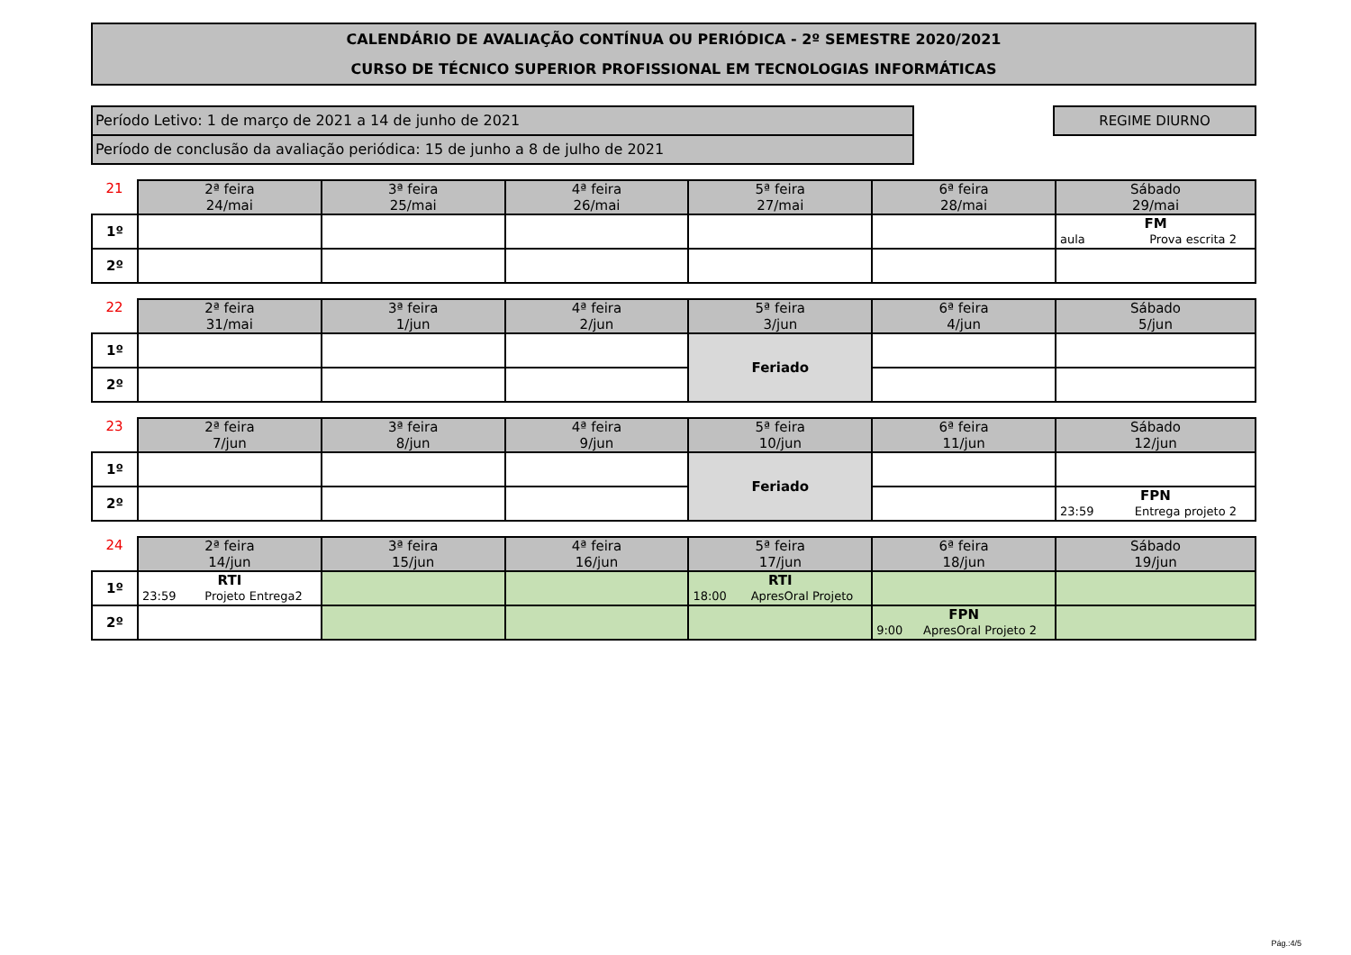CALENDÁRIO DE AVALIAÇÃO CONTÍNUA OU PERIÓDICA - 2º SEMESTRE 2020/2021
CURSO DE TÉCNICO SUPERIOR PROFISSIONAL EM TECNOLOGIAS INFORMÁTICAS
Período Letivo: 1 de março de 2021 a 14 de junho de 2021
Período de conclusão da avaliação periódica: 15 de junho a 8 de julho de 2021
REGIME DIURNO
| 21 | 2ª feira 24/mai | 3ª feira 25/mai | 4ª feira 26/mai | 5ª feira 27/mai | 6ª feira 28/mai | Sábado 29/mai |
| --- | --- | --- | --- | --- | --- | --- |
| 1º | | | | | | FM aula Prova escrita 2 |
| 2º | | | | | | |
| 22 | 2ª feira 31/mai | 3ª feira 1/jun | 4ª feira 2/jun | 5ª feira 3/jun | 6ª feira 4/jun | Sábado 5/jun |
| --- | --- | --- | --- | --- | --- | --- |
| 1º | | | | Feriado | | |
| 2º | | | | | | |
| 23 | 2ª feira 7/jun | 3ª feira 8/jun | 4ª feira 9/jun | 5ª feira 10/jun | 6ª feira 11/jun | Sábado 12/jun |
| --- | --- | --- | --- | --- | --- | --- |
| 1º | | | | Feriado | | |
| 2º | | | | | | FPN 23:59 Entrega projeto 2 |
| 24 | 2ª feira 14/jun | 3ª feira 15/jun | 4ª feira 16/jun | 5ª feira 17/jun | 6ª feira 18/jun | Sábado 19/jun |
| --- | --- | --- | --- | --- | --- | --- |
| 1º | RTI 23:59 Projeto Entrega2 | | | RTI 18:00 ApresOral Projeto | | |
| 2º | | | | | FPN 9:00 ApresOral Projeto 2 | |
Pág.:4/5